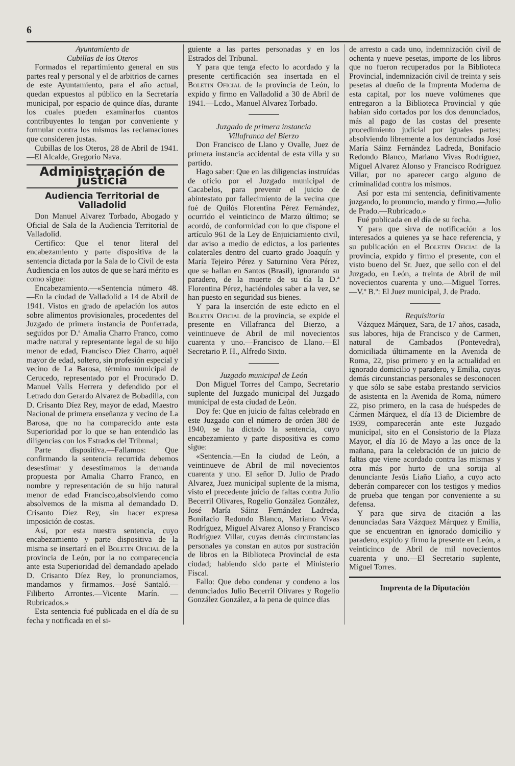6
Ayuntamiento de
Cubillas de los Oteros
Formados el repartimiento general en sus partes real y personal y el de arbitrios de carnes de este Ayuntamiento, para el año actual, quedan expuestos al público en la Secretaría municipal, por espacio de quince días, durante los cuales pueden examinarlos cuantos contribuyentes lo tengan por conveniente y formular contra los mismos las reclamaciones que consideren justas.
Cubillas de los Oteros, 28 de Abril de 1941.—El Alcalde, Gregorio Nava.
Administración de justicia
Audiencia Territorial de Valladolid
Don Manuel Alvarez Torbado, Abogado y Oficial de Sala de la Audiencia Territorial de Valladolid.
Certifico: Que el tenor literal del encabezamiento y parte dispositiva de la sentencia dictada por la Sala de lo Civil de esta Audiencia en los autos de que se hará mérito es como sigue:
Encabezamiento.—«Sentencia número 48.—En la ciudad de Valladolid a 14 de Abril de 1941. Vistos en grado de apelación los autos sobre alimentos provisionales, procedentes del Juzgado de primera instancia de Ponferrada, seguidos por D.ª Amalia Charro Franco, como madre natural y representante legal de su hijo menor de edad, Francisco Díez Charro, aquél mayor de edad, soltero, sin profesión especial y vecino de La Barosa, término municipal de Cerucedo, representado por el Procurado D. Manuel Valls Herrera y defendido por el Letrado don Gerardo Alvarez de Bobadilla, con D. Crisanto Díez Rey, mayor de edad, Maestro Nacional de primera enseñanza y vecino de La Barosa, que no ha comparecido ante esta Superioridad por lo que se han entendido las diligencias con los Estrados del Tribnnal;
Parte dispositiva.—Fallamos: Que confirmando la sentencia recurrida debemos desestimar y desestimamos la demanda propuesta por Amalia Charro Franco, en nombre y representación de su hijo natural menor de edad Francisco,absolviendo como absolvemos de la misma al demandado D. Crisanto Díez Rey, sin hacer expresa imposición de costas.
Así, por esta nuestra sentencia, cuyo encabezamiento y parte dispositiva de la misma se insertará en el Boletin Oficial de la provincia de León, por la no comparecencia ante esta Superioridad del demandado apelado D. Crisanto Díez Rey, lo pronunciamos, mandamos y firmamos.—José Santaló.—Filiberto Arrontes.—Vicente Marín. —Rubricados.»
Esta sentencia fué publicada en el día de su fecha y notificada en el si-
guiente a las partes personadas y en los Estrados del Tribunal.
Y para que tenga efecto lo acordado y la presente certificación sea insertada en el Boletin Oficial de la provincia de León, lo expido y firmo en Valladolid a 30 de Abril de 1941.—Lcdo., Manuel Alvarez Torbado.
Juzgado de primera instancia
Villafranca del Bierzo
Don Francisco de Llano y Ovalle, Juez de primera instancia accidental de esta villa y su partido.
Hago saber: Que en las diligencias instruídas de oficio por el Juzgado municipal de Cacabelos, para prevenir el juicio de abintestato por fallecimiento de la vecina que fué de Quilós Florentina Pérez Fernández, ocurrido el veinticinco de Marzo último; se acordó, de conformidad con lo que dispone el artículo 961 de la Ley de Enjuiciamiento civil, dar aviso a medio de edictos, a los parientes colaterales dentro del cuarto grado Joaquín y María Tejeiro Pérez y Saturnino Vera Pérez, que se hallan en Santos (Brasil), ignorando su paradero, de la muerte de su tía la D.ª Florentina Pérez, haciéndoles saber a la vez, se han puesto en seguridad sus bienes.
Y para la inserción de este edicto en el Boletin Oficial de la provincia, se expide el presente en Villafranca del Bierzo, a veintinueve de Abril de mil novecientos cuarenta y uno.—Francisco de Llano.—El Secretario P. H., Alfredo Sixto.
Juzgado municipal de León
Don Miguel Torres del Campo, Secretario suplente del Juzgado municipal del Juzgado municipal de esta ciudad de León.
Doy fe: Que en juicio de faltas celebrado en este Juzgado con el número de orden 380 de 1940, se ha dictado la sentencia, cuyo encabezamiento y parte dispositiva es como sigue:
«Sentencia.—En la ciudad de León, a veintinueve de Abril de mil novecientos cuarenta y uno. El señor D. Julio de Prado Alvarez, Juez municipal suplente de la misma, visto el precedente juicio de faltas contra Julio Becerril Olivares, Rogelio González González, José María Sáinz Fernández Ladreda, Bonifacio Redondo Blanco, Mariano Vivas Rodríguez, Miguel Alvarez Alonso y Francisco Rodríguez Villar, cuyas demás circunstancias personales ya constan en autos por sustración de libros en la Biblioteca Provincial de esta ciudad; habiendo sido parte el Ministerio Fiscal.
Fallo: Que debo condenar y condeno a los denunciados Julio Becerril Olivares y Rogelio González González, a la pena de quince días
de arresto a cada uno, indemnización civil de ochenta y nueve pesetas, importe de los libros que no fueron recuperados por la Biblioteca Provincial, indemnización civil de treinta y seis pesetas al dueño de la Imprenta Moderna de esta capital, por los nueve volúmenes que entregaron a la Biblioteca Provincial y qúe habían sido cortados por los dos denunciados, más al pago de las costas del presente procedimiento judicial por iguales partes; absolviendo libremente a los denunciados José María Sáinz Fernández Ladreda, Bonifacio Redondo Blanco, Mariano Vivas Rodríguez, Miguel Alvarez Alonso y Francisco Rodríguez Villar, por no aparecer cargo alguno de criminalidad contra los mismos.
Así por esta mi sentencia, definitivamente juzgando, lo pronuncio, mando y firmo.—Julio de Prado.—Rubricado.»
Fué publicada en el día de su fecha.
Y para que sirva de notificación a los interesados a quienes ya se hace referencia, y su publicación en el Boletin Oficial de la provincia, expido y firmo el presente, con el visto bueno del Sr. Juez, que sello con el del Juzgado, en León, a treinta de Abril de mil novecientos cuarenta y uno.—Miguel Torres.—V.º B.º: El Juez municipal, J. de Prado.
Requisitoria
Vázquez Márquez, Sara, de 17 años, casada, sus labores, hija de Francisco y de Carmen, natural de Cambados (Pontevedra), domiciliada últimamente en la Avenida de Roma, 22, piso primero y en la actualidad en ignorado domicilio y paradero, y Emilia, cuyas demás circunstancias personales se desconocen y que sólo se sabe estaba prestando servicios de asistenta en la Avenida de Roma, número 22, piso primero, en la casa de huéspedes de Cármen Márquez, el día 13 de Diciembre de 1939, comparecerán ante este Juzgado municipal, sito en el Consistorio de la Plaza Mayor, el día 16 de Mayo a las once de la mañana, para la celebración de un juicio de faltas que viene acordado contra las mismas y otra más por hurto de una sortija al denunciante Jesús Liaño Liaño, a cuyo acto deberán comparecer con los testigos y medios de prueba que tengan por conveniente a su defensa.
Y para que sirva de citación a las denunciadas Sara Vázquez Márquez y Emilia, que se encuentran en ignorado domicilio y paradero, expido y firmo la presente en León, a veinticinco de Abril de mil novecientos cuarenta y uno.—El Secretario suplente, Miguel Torres.
Imprenta de la Diputación